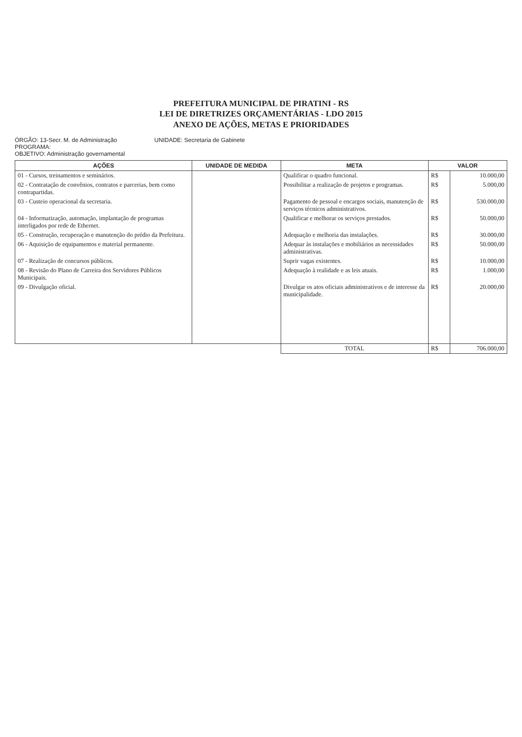PREFEITURA MUNICIPAL DE PIRATINI - RS
LEI DE DIRETRIZES ORÇAMENTÁRIAS - LDO 2015
ANEXO DE AÇÕES, METAS E PRIORIDADES
ÓRGÃO: 13-Secr. M. de Administração
PROGRAMA:
OBJETIVO: Administração governamental
UNIDADE: Secretaria de Gabinete
| AÇÕES | UNIDADE DE MEDIDA | META | VALOR | |
| --- | --- | --- | --- | --- |
| 01 - Cursos, treinamentos e seminários. | | Qualificar o quadro funcional. | R$ | 10.000,00 |
| 02 - Contratação de convênios, contratos e parcerias, bem como contrapartidas. | | Possibilitar a realização de projetos e programas. | R$ | 5.000,00 |
| 03 - Custeio operacional da secretaria. | | Pagamento de pessoal e encargos sociais, manutenção de serviços técnicos administrativos. | R$ | 530.000,00 |
| 04 - Informatização, automação, implantação de programas interligados por rede de Ethernet. | | Qualificar e melhorar os serviços prestados. | R$ | 50.000,00 |
| 05 - Construção, recuperação e manutenção do prédio da Prefeitura. | | Adequação e melhoria das instalações. | R$ | 30.000,00 |
| 06 - Aquisição de equipamentos e material permanente. | | Adequar às instalações e mobiliários as necessidades administrativas. | R$ | 50.000,00 |
| 07 - Realização de concursos públicos. | | Suprir vagas existentes. | R$ | 10.000,00 |
| 08 - Revisão do Plano de Carreira dos Servidores Públicos Municipais. | | Adequação à realidade e as leis atuais. | R$ | 1.000,00 |
| 09 - Divulgação oficial. | | Divulgar os atos oficiais administrativos e de interesse da municipalidade. | R$ | 20.000,00 |
| | | TOTAL | R$ | 706.000,00 |